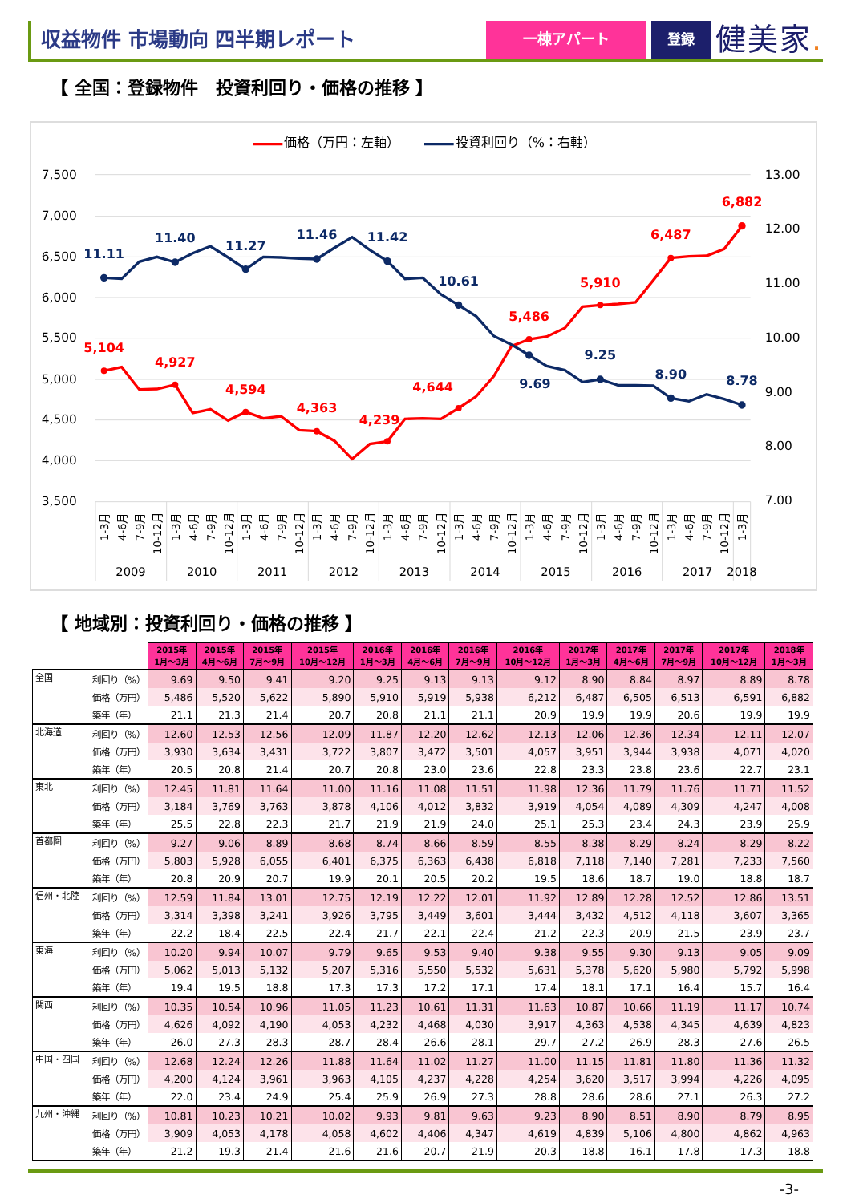収益物件 市場動向 四半期レポート
一棟アパート 登録
健美家.
【 全国：登録物件　投資利回り・価格の推移 】
価格（万円：左軸）
投資利回り（%：右軸）
7,500
7,000
6,500
6,000
5,500
5,000
4,500
4,000
3,500
13.00
12.00
11.00
10.00
9.00
8.00
7.00
11.11
11.40
11.27
11.46
11.42
10.61
9.69
9.25
8.90
8.78
5,104
4,927
4,594
4,363
4,239
4,644
5,486
5,910
6,487
6,882
1-3月
4-6月
7-9月
10-12月
1-3月
4-6月
7-9月
10-12月
1-3月
4-6月
7-9月
10-12月
1-3月
4-6月
7-9月
10-12月
1-3月
4-6月
7-9月
10-12月
1-3月
4-6月
7-9月
10-12月
1-3月
4-6月
7-9月
10-12月
1-3月
4-6月
7-9月
10-12月
1-3月
4-6月
7-9月
10-12月
1-3月
2009
2010
2011
2012
2013
2014
2015
2016
2017
2018
【 地域別：投資利回り・価格の推移 】
| | | 2015年 1月～3月 | 2015年 4月～6月 | 2015年 7月～9月 | 2015年 10月～12月 | 2016年 1月～3月 | 2016年 4月～6月 | 2016年 7月～9月 | 2016年 10月～12月 | 2017年 1月～3月 | 2017年 4月～6月 | 2017年 7月～9月 | 2017年 10月～12月 | 2018年 1月～3月 |
| --- | --- | --- | --- | --- | --- | --- | --- | --- | --- | --- | --- | --- | --- | --- |
| 全国 | 利回り（%） | 9.69 | 9.50 | 9.41 | 9.20 | 9.25 | 9.13 | 9.13 | 9.12 | 8.90 | 8.84 | 8.97 | 8.89 | 8.78 |
| | 価格（万円） | 5,486 | 5,520 | 5,622 | 5,890 | 5,910 | 5,919 | 5,938 | 6,212 | 6,487 | 6,505 | 6,513 | 6,591 | 6,882 |
| | 築年（年） | 21.1 | 21.3 | 21.4 | 20.7 | 20.8 | 21.1 | 21.1 | 20.9 | 19.9 | 19.9 | 20.6 | 19.9 | 19.9 |
| 北海道 | 利回り（%） | 12.60 | 12.53 | 12.56 | 12.09 | 11.87 | 12.20 | 12.62 | 12.13 | 12.06 | 12.36 | 12.34 | 12.11 | 12.07 |
| | 価格（万円） | 3,930 | 3,634 | 3,431 | 3,722 | 3,807 | 3,472 | 3,501 | 4,057 | 3,951 | 3,944 | 3,938 | 4,071 | 4,020 |
| | 築年（年） | 20.5 | 20.8 | 21.4 | 20.7 | 20.8 | 23.0 | 23.6 | 22.8 | 23.3 | 23.8 | 23.6 | 22.7 | 23.1 |
| 東北 | 利回り（%） | 12.45 | 11.81 | 11.64 | 11.00 | 11.16 | 11.08 | 11.51 | 11.98 | 12.36 | 11.79 | 11.76 | 11.71 | 11.52 |
| | 価格（万円） | 3,184 | 3,769 | 3,763 | 3,878 | 4,106 | 4,012 | 3,832 | 3,919 | 4,054 | 4,089 | 4,309 | 4,247 | 4,008 |
| | 築年（年） | 25.5 | 22.8 | 22.3 | 21.7 | 21.9 | 21.9 | 24.0 | 25.1 | 25.3 | 23.4 | 24.3 | 23.9 | 25.9 |
| 首都圏 | 利回り（%） | 9.27 | 9.06 | 8.89 | 8.68 | 8.74 | 8.66 | 8.59 | 8.55 | 8.38 | 8.29 | 8.24 | 8.29 | 8.22 |
| | 価格（万円） | 5,803 | 5,928 | 6,055 | 6,401 | 6,375 | 6,363 | 6,438 | 6,818 | 7,118 | 7,140 | 7,281 | 7,233 | 7,560 |
| | 築年（年） | 20.8 | 20.9 | 20.7 | 19.9 | 20.1 | 20.5 | 20.2 | 19.5 | 18.6 | 18.7 | 19.0 | 18.8 | 18.7 |
| 信州・北陸 | 利回り（%） | 12.59 | 11.84 | 13.01 | 12.75 | 12.19 | 12.22 | 12.01 | 11.92 | 12.89 | 12.28 | 12.52 | 12.86 | 13.51 |
| | 価格（万円） | 3,314 | 3,398 | 3,241 | 3,926 | 3,795 | 3,449 | 3,601 | 3,444 | 3,432 | 4,512 | 4,118 | 3,607 | 3,365 |
| | 築年（年） | 22.2 | 18.4 | 22.5 | 22.4 | 21.7 | 22.1 | 22.4 | 21.2 | 22.3 | 20.9 | 21.5 | 23.9 | 23.7 |
| 東海 | 利回り（%） | 10.20 | 9.94 | 10.07 | 9.79 | 9.65 | 9.53 | 9.40 | 9.38 | 9.55 | 9.30 | 9.13 | 9.05 | 9.09 |
| | 価格（万円） | 5,062 | 5,013 | 5,132 | 5,207 | 5,316 | 5,550 | 5,532 | 5,631 | 5,378 | 5,620 | 5,980 | 5,792 | 5,998 |
| | 築年（年） | 19.4 | 19.5 | 18.8 | 17.3 | 17.3 | 17.2 | 17.1 | 17.4 | 18.1 | 17.1 | 16.4 | 15.7 | 16.4 |
| 関西 | 利回り（%） | 10.35 | 10.54 | 10.96 | 11.05 | 11.23 | 10.61 | 11.31 | 11.63 | 10.87 | 10.66 | 11.19 | 11.17 | 10.74 |
| | 価格（万円） | 4,626 | 4,092 | 4,190 | 4,053 | 4,232 | 4,468 | 4,030 | 3,917 | 4,363 | 4,538 | 4,345 | 4,639 | 4,823 |
| | 築年（年） | 26.0 | 27.3 | 28.3 | 28.7 | 28.4 | 26.6 | 28.1 | 29.7 | 27.2 | 26.9 | 28.3 | 27.6 | 26.5 |
| 中国・四国 | 利回り（%） | 12.68 | 12.24 | 12.26 | 11.88 | 11.64 | 11.02 | 11.27 | 11.00 | 11.15 | 11.81 | 11.80 | 11.36 | 11.32 |
| | 価格（万円） | 4,200 | 4,124 | 3,961 | 3,963 | 4,105 | 4,237 | 4,228 | 4,254 | 3,620 | 3,517 | 3,994 | 4,226 | 4,095 |
| | 築年（年） | 22.0 | 23.4 | 24.9 | 25.4 | 25.9 | 26.9 | 27.3 | 28.8 | 28.6 | 28.6 | 27.1 | 26.3 | 27.2 |
| 九州・沖縄 | 利回り（%） | 10.81 | 10.23 | 10.21 | 10.02 | 9.93 | 9.81 | 9.63 | 9.23 | 8.90 | 8.51 | 8.90 | 8.79 | 8.95 |
| | 価格（万円） | 3,909 | 4,053 | 4,178 | 4,058 | 4,602 | 4,406 | 4,347 | 4,619 | 4,839 | 5,106 | 4,800 | 4,862 | 4,963 |
| | 築年（年） | 21.2 | 19.3 | 21.4 | 21.6 | 21.6 | 20.7 | 21.9 | 20.3 | 18.8 | 16.1 | 17.8 | 17.3 | 18.8 |
-3-